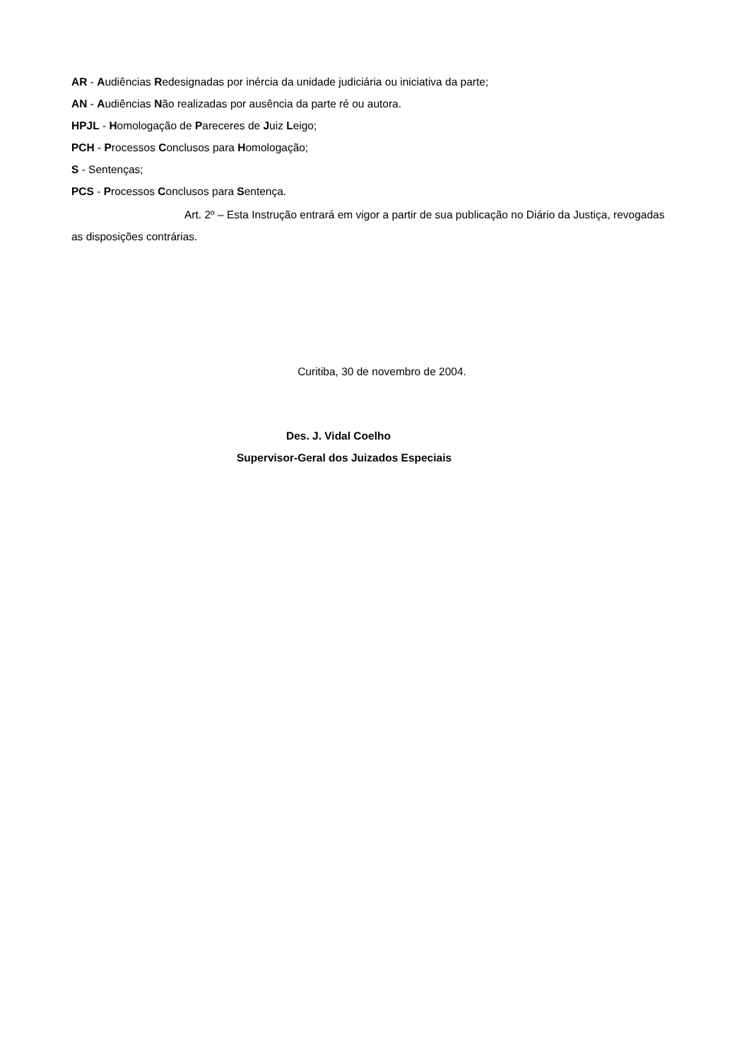AR - Audiências Redesignadas por inércia da unidade judiciária ou iniciativa da parte;
AN - Audiências Não realizadas por ausência da parte ré ou autora.
HPJL - Homologação de Pareceres de Juiz Leigo;
PCH - Processos Conclusos para Homologação;
S - Sentenças;
PCS - Processos Conclusos para Sentença.
Art. 2º – Esta Instrução entrará em vigor a partir de sua publicação no Diário da Justiça, revogadas as disposições contrárias.
Curitiba, 30 de novembro de 2004.
Des. J. Vidal Coelho
Supervisor-Geral dos Juizados Especiais